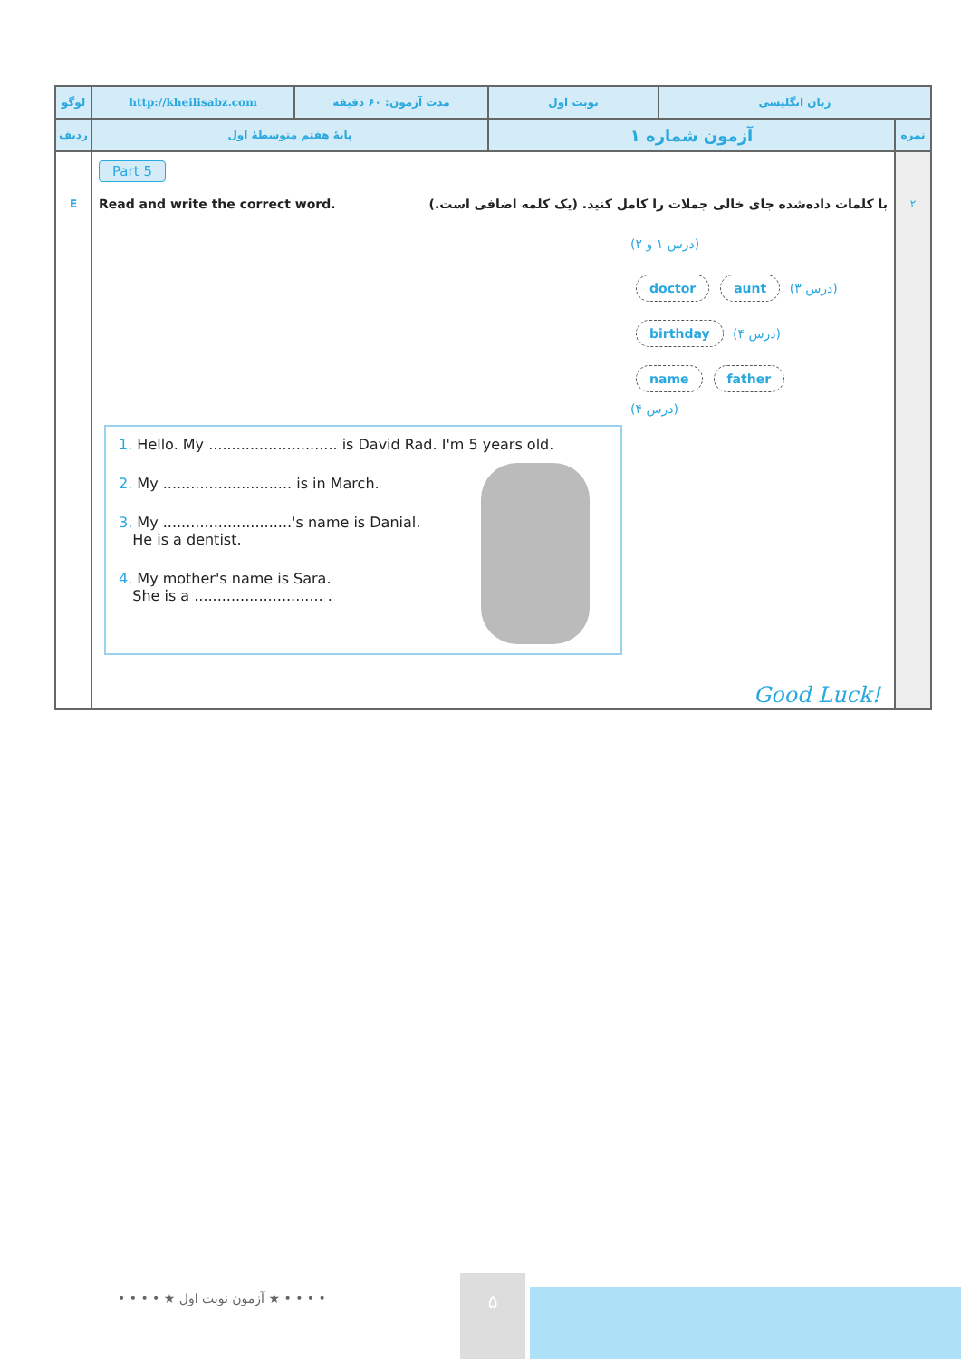| لوگو | http://kheilisabz.com | مدت آزمون: ۶۰ دقیقه | نوبت اول | زبان انگلیسی | |
| ردیف | پایهٔ هفتم متوسطهٔ اول | | آزمون شماره ۱ | | نمره |
| E | Part 5 Read and write the correct word. با کلمات داده‌شده جای خالی جملات را کامل کنید. (یک کلمه اضافی است.) (درس ۱ و ۲) (درس ۳) aunt doctor (درس ۴) birthday father name (درس ۴) 1. Hello. My ............................ is David Rad. I'm 5 years old. 2. My ............................ is in March. 3. My ............................'s name is Danial. He is a dentist. 4. My mother's name is Sara. She is a ............................ . Good Luck! | | | | ۲ |
• • • • ★ آزمون نوبت اول ★ • • • •
۵